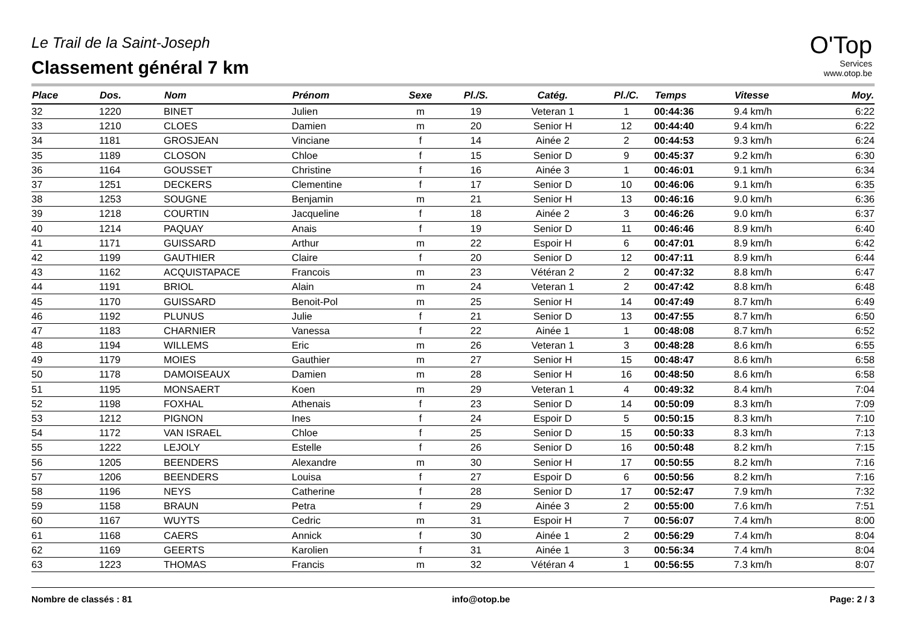Le Trail de la Saint-Joseph
Classement général 7 km
O'Top
Services
www.otop.be
| Place | Dos. | Nom | Prénom | Sexe | Pl./S. | Catég. | Pl./C. | Temps | Vitesse | Moy. |
| --- | --- | --- | --- | --- | --- | --- | --- | --- | --- | --- |
| 32 | 1220 | BINET | Julien | m | 19 | Veteran 1 | 1 | 00:44:36 | 9.4 km/h | 6:22 |
| 33 | 1210 | CLOES | Damien | m | 20 | Senior H | 12 | 00:44:40 | 9.4 km/h | 6:22 |
| 34 | 1181 | GROSJEAN | Vinciane | f | 14 | Ainée 2 | 2 | 00:44:53 | 9.3 km/h | 6:24 |
| 35 | 1189 | CLOSON | Chloe | f | 15 | Senior D | 9 | 00:45:37 | 9.2 km/h | 6:30 |
| 36 | 1164 | GOUSSET | Christine | f | 16 | Ainée 3 | 1 | 00:46:01 | 9.1 km/h | 6:34 |
| 37 | 1251 | DECKERS | Clementine | f | 17 | Senior D | 10 | 00:46:06 | 9.1 km/h | 6:35 |
| 38 | 1253 | SOUGNE | Benjamin | m | 21 | Senior H | 13 | 00:46:16 | 9.0 km/h | 6:36 |
| 39 | 1218 | COURTIN | Jacqueline | f | 18 | Ainée 2 | 3 | 00:46:26 | 9.0 km/h | 6:37 |
| 40 | 1214 | PAQUAY | Anais | f | 19 | Senior D | 11 | 00:46:46 | 8.9 km/h | 6:40 |
| 41 | 1171 | GUISSARD | Arthur | m | 22 | Espoir H | 6 | 00:47:01 | 8.9 km/h | 6:42 |
| 42 | 1199 | GAUTHIER | Claire | f | 20 | Senior D | 12 | 00:47:11 | 8.9 km/h | 6:44 |
| 43 | 1162 | ACQUISTAPACE | Francois | m | 23 | Vétéran 2 | 2 | 00:47:32 | 8.8 km/h | 6:47 |
| 44 | 1191 | BRIOL | Alain | m | 24 | Veteran 1 | 2 | 00:47:42 | 8.8 km/h | 6:48 |
| 45 | 1170 | GUISSARD | Benoit-Pol | m | 25 | Senior H | 14 | 00:47:49 | 8.7 km/h | 6:49 |
| 46 | 1192 | PLUNUS | Julie | f | 21 | Senior D | 13 | 00:47:55 | 8.7 km/h | 6:50 |
| 47 | 1183 | CHARNIER | Vanessa | f | 22 | Ainée 1 | 1 | 00:48:08 | 8.7 km/h | 6:52 |
| 48 | 1194 | WILLEMS | Eric | m | 26 | Veteran 1 | 3 | 00:48:28 | 8.6 km/h | 6:55 |
| 49 | 1179 | MOIES | Gauthier | m | 27 | Senior H | 15 | 00:48:47 | 8.6 km/h | 6:58 |
| 50 | 1178 | DAMOISEAUX | Damien | m | 28 | Senior H | 16 | 00:48:50 | 8.6 km/h | 6:58 |
| 51 | 1195 | MONSAERT | Koen | m | 29 | Veteran 1 | 4 | 00:49:32 | 8.4 km/h | 7:04 |
| 52 | 1198 | FOXHAL | Athenais | f | 23 | Senior D | 14 | 00:50:09 | 8.3 km/h | 7:09 |
| 53 | 1212 | PIGNON | Ines | f | 24 | Espoir D | 5 | 00:50:15 | 8.3 km/h | 7:10 |
| 54 | 1172 | VAN ISRAEL | Chloe | f | 25 | Senior D | 15 | 00:50:33 | 8.3 km/h | 7:13 |
| 55 | 1222 | LEJOLY | Estelle | f | 26 | Senior D | 16 | 00:50:48 | 8.2 km/h | 7:15 |
| 56 | 1205 | BEENDERS | Alexandre | m | 30 | Senior H | 17 | 00:50:55 | 8.2 km/h | 7:16 |
| 57 | 1206 | BEENDERS | Louisa | f | 27 | Espoir D | 6 | 00:50:56 | 8.2 km/h | 7:16 |
| 58 | 1196 | NEYS | Catherine | f | 28 | Senior D | 17 | 00:52:47 | 7.9 km/h | 7:32 |
| 59 | 1158 | BRAUN | Petra | f | 29 | Ainée 3 | 2 | 00:55:00 | 7.6 km/h | 7:51 |
| 60 | 1167 | WUYTS | Cedric | m | 31 | Espoir H | 7 | 00:56:07 | 7.4 km/h | 8:00 |
| 61 | 1168 | CAERS | Annick | f | 30 | Ainée 1 | 2 | 00:56:29 | 7.4 km/h | 8:04 |
| 62 | 1169 | GEERTS | Karolien | f | 31 | Ainée 1 | 3 | 00:56:34 | 7.4 km/h | 8:04 |
| 63 | 1223 | THOMAS | Francis | m | 32 | Vétéran 4 | 1 | 00:56:55 | 7.3 km/h | 8:07 |
Nombre de classés : 81 info@otop.be Page: 2 / 3